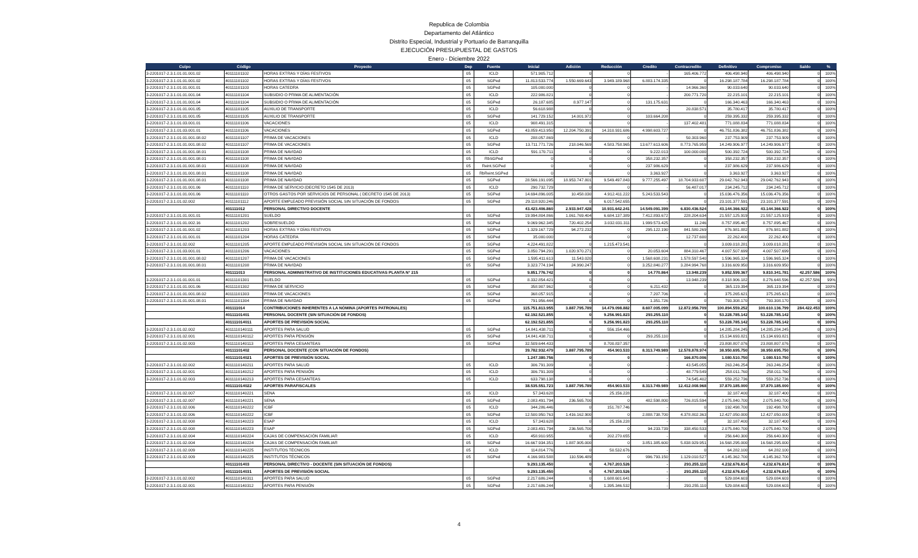Republica de Colombia
Departamento del Atlántico
Distrito Especial, Industrial y Portuario de Barranquilla
EJECUCIÓN PRESUPUESTAL DE GASTOS
Enero - Diciembre 2022
| Cuipo | Código | Proyecto | Dep | Fuente | Inicial | Adición | Reducción | Credito | Contracredito | Definitivo | Compromiso | Saldo | % |
| --- | --- | --- | --- | --- | --- | --- | --- | --- | --- | --- | --- | --- | --- |
| 3-2201017-2.3.1.01.01.001.02 | 40111101102 | HORAS EXTRAS Y DÍAS FESTIVOS | 05 | ICLD | 571.905.712 | 0 | 0 | - | 165.406.772 | 406.498.940 | 406.498.940 | 0 | 100% |
| 3-2201017-2.3.1.01.01.001.02 | 40111101102 | HORAS EXTRAS Y DÍAS FESTIVOS | 05 | SGPed | 11.813.533.774 | 1.550.669.643 | 3.949.189.968 | 6.883.174.335 | 0 | 16.298.187.784 | 16.298.187.784 | 0 | 100% |
| 3-2201017-2.3.1.01.01.001.01 | 40111101103 | HORAS CATEDRA | 05 | SGPed | 105.000.000 | 0 | 0 | - | 14.966.360 | 90.033.640 | 90.033.640 | 0 | 100% |
| 3-2201017-2.3.1.01.01.001.04 | 40111101104 | SUBSIDIO O PRIMA DE ALIMENTACIÓN | 05 | ICLD | 222.986.821 | 0 | 0 | - | 200.771.720 | 22.215.101 | 22.215.101 | 0 | 100% |
| 3-2201017-2.3.1.01.01.001.04 | 40111101104 | SUBSIDIO O PRIMA DE ALIMENTACIÓN | 05 | SGPed | 26.187.685 | 8.977.147 | 0 | 131.175.631 | 0 | 166.340.463 | 166.340.463 | 0 | 100% |
| 3-2201017-2.3.1.01.01.001.05 | 40111101105 | AUXILIO DE TRANSPORTE | 05 | ICLD | 56.618.988 | 0 | 0 | - | 20.838.571 | 35.780.417 | 35.780.417 | 0 | 100% |
| 3-2201017-2.3.1.01.01.001.05 | 40111101105 | AUXILIO DE TRANSPORTE | 05 | SGPed | 141.729.152 | 14.001.972 | 0 | 103.664.208 | 0 | 259.395.332 | 259.395.332 | 0 | 100% |
| 3-2201017-2.3.1.01.03.001.01 | 40111101106 | VACACIONES | 05 | ICLD | 908.491.315 | 0 | 0 | - | 137.402.481 | 771.088.834 | 771.088.834 | 0 | 100% |
| 3-2201017-2.3.1.01.03.001.01 | 40111101106 | VACACIONES | 05 | SGPed | 43.859.413.950 | 12.204.750.391 | 14.310.931.686 | 4.998.603.727 | 0 | 46.751.836.382 | 46.751.836.382 | 0 | 100% |
| 3-2201017-2.3.1.01.01.001.08.02 | 40111101107 | PRIMA DE VACACIONES | 05 | ICLD | 288.057.869 | 0 | 0 | - | 50.303.960 | 237.753.909 | 237.753.909 | 0 | 100% |
| 3-2201017-2.3.1.01.01.001.08.02 | 40111101107 | PRIMA DE VACACIONES | 05 | SGPed | 13.711.771.726 | 218.046.569 | 4.583.758.965 | 13.677.613.606 | 8.773.765.959 | 14.249.906.977 | 14.249.906.977 | 0 | 100% |
| 3-2201017-2.3.1.01.01.001.08.01 | 40111101108 | PRIMA DE NAVIDAD | 05 | ICLD | 591.170.711 | 0 | 0 | 9.222.013 | 100.000.000 | 500.392.724 | 500.392.724 | 0 | 100% |
| 3-2201017-2.3.1.01.01.001.08.01 | 40111101108 | PRIMA DE NAVIDAD | 05 | RbSGPed | 0 | 0 | 0 | 358.232.357 | 0 | 358.232.357 | 358.232.357 | 0 | 100% |
| 3-2201017-2.3.1.01.01.001.08.01 | 40111101108 | PRIMA DE NAVIDAD | 05 | Reint.SGPed | 0 | 0 | 0 | 237.986.629 | 0 | 237.986.629 | 237.986.629 | 0 | 100% |
| 3-2201017-2.3.1.01.01.001.08.01 | 40111101108 | PRIMA DE NAVIDAD | 05 | RbReint.SGPed | 0 | 0 | 0 | 3.363.927 | 0 | 3.363.927 | 3.363.927 | 0 | 100% |
| 3-2201017-2.3.1.01.01.001.08.01 | 40111101108 | PRIMA DE NAVIDAD | 05 | SGPed | 28.566.191.095 | 18.953.747.801 | 9.549.497.843 | 9.777.255.497 | 18.704.933.607 | 29.042.762.943 | 29.042.762.943 | 0 | 100% |
| 3-2201017-2.3.1.01.01.001.06 | 40111101110 | PRIMA DE SERVICIO (DECRETO 1545 DE 2013) | 05 | ICLD | 290.732.729 | 0 | 0 | - | 56.487.017 | 234.245.712 | 234.245.712 | 0 | 100% |
| 3-2201017-2.3.1.01.01.001.06 | 40111101110 | OTROS GASTOS POR SERVICIOS DE PERSONAL ( DECRETO 1545 DE 2013) | 05 | SGPed | 14.694.896.005 | 10.458.030 | 4.912.411.222 | 5.243.533.543 | 0 | 15.036.476.356 | 15.036.476.356 | 0 | 100% |
| 3-2201017-2.3.1.01.02.002 | 40111101112 | APORTE EMPLEADO PREVISIÓN SOCIAL SIN SITUACIÓN DE FONDOS | 05 | SGPed | 29.118.920.246 | 0 | 6.017.542.655 | - | 0 | 23.101.377.591 | 23.101.377.591 | 0 | 100% |
| | 401111012 | PERSONAL DIRECTIVO DOCENTE | | | 43.423.406.860 | 2.933.947.428 | 10.931.642.241 | 14.549.091.399 | 6.830.436.524 | 43.144.366.922 | 43.144.366.922 | 0 | 100% |
| 3-2201017-2.3.1.01.01.001.01 | 40111101201 | SUELDO | 05 | SGPed | 19.994.804.866 | 1.061.769.404 | 6.684.137.389 | 7.412.893.672 | 228.204.634 | 21.557.125.919 | 21.557.125.919 | 0 | 100% |
| 3-2201017-2.3.1.01.01.002.16 | 40111101202 | SOBRESUELDO | 05 | SGPed | 9.069.962.345 | 720.402.254 | 3.032.031.311 | 1.999.573.425 | 11.246 | 8.757.895.467 | 8.757.895.467 | 0 | 100% |
| 3-2201017-2.3.1.01.01.001.02 | 40111101203 | HORAS EXTRAS Y DÍAS FESTIVOS | 05 | SGPed | 1.329.167.729 | 94.272.232 | 0 | 295.122.190 | 841.580.269 | 876.981.882 | 876.981.882 | 0 | 100% |
| 3-2201017-2.3.1.01.01.001.01 | 40111101204 | HORAS CATEDRA | 05 | SGPed | 35.000.000 | 0 | 0 | - | 12.737.600 | 22.262.400 | 22.262.400 | 0 | 100% |
| 3-2201017-2.3.1.01.02.002 | 40111101205 | APORTE EMPLEADO PREVISIÓN SOCIAL SIN SITUACIÓN DE FONDOS | 05 | SGPed | 4.224.491.822 | 0 | 1.215.473.541 | - | 0 | 3.009.018.281 | 3.009.018.281 | 0 | 100% |
| 3-2201017-2.3.1.01.03.001.01 | 40111101206 | VACACIONES | 05 | SGPed | 3.850.794.291 | 1.020.970.271 | 0 | 20.053.604 | 884.310.467 | 4.007.507.699 | 4.007.507.699 | 0 | 100% |
| 3-2201017-2.3.1.01.01.001.08.02 | 40111101207 | PRIMA DE VACACIONES | 05 | SGPed | 1.595.411.613 | 11.543.020 | 0 | 1.568.608.231 | 1.578.597.540 | 1.596.965.324 | 1.596.965.324 | 0 | 100% |
| 3-2201017-2.3.1.01.01.001.08.01 | 40111101208 | PRIMA DE NAVIDAD | 05 | SGPed | 3.323.774.194 | 24.990.247 | 0 | 3.252.840.277 | 3.284.994.768 | 3.316.609.950 | 3.316.609.950 | 0 | 100% |
| | 401111013 | PERSONAL ADMINISTRATIVO DE INSTITUCIONES EDUCATIVAS PLANTA N° 215 | | | 9.851.776.742 | 0 | 0 | 14.770.864 | 13.948.239 | 9.852.599.367 | 9.810.341.781 | 42.257.586 | 100% |
| 3-2201017-2.3.1.01.01.001.01 | 40111101301 | SUELDO | 05 | SGPed | 8.332.854.421 | 0 | 0 | - | 13.948.239 | 8.318.906.182 | 8.276.648.596 | 42.257.586 | 99% |
| 3-2201017-2.3.1.01.01.001.06 | 40111101302 | PRIMA DE SERVICIO | 05 | SGPed | 358.907.962 | 0 | 0 | 6.211.432 | 0 | 365.119.394 | 365.119.394 | 0 | 100% |
| 3-2201017-2.3.1.01.01.001.08.02 | 40111101303 | PRIMA DE VACACIONES | 05 | SGPed | 368.057.915 | 0 | 0 | 7.207.706 | 0 | 375.265.621 | 375.265.621 | 0 | 100% |
| 3-2201017-2.3.1.01.01.001.08.01 | 40111101304 | PRIMA DE NAVIDAD | 05 | SGPed | 791.956.444 | 0 | 0 | 1.351.726 | 0 | 793.308.170 | 793.308.170 | 0 | 100% |
| | 401111014 | CONTRIBUCIONES INHERENTES A LA NÓMINA (APORTES PATRONALES) | | | 115.751.813.955 | 3.887.795.789 | 14.479.098.882 | 8.607.005.099 | 12.872.956.709 | 100.894.559.252 | 100.610.136.799 | 284.422.453 | 100% |
| | 40111101401 | PERSONAL DOCENTE (SIN SITUACIÓN DE FONDOS) | | | 62.192.521.855 | 0 | 9.256.991.823 | 293.255.110 | 0 | 53.228.785.142 | 53.228.785.142 | 0 | 100% |
| | 401111014011 | APORTES DE PREVISIÓN SOCIAL | | | 62.192.521.855 | 0 | 9.256.991.823 | 293.255.110 | 0 | 53.228.785.142 | 53.228.785.142 | 0 | 100% |
| 3-2201017-2.3.1.01.02.002 | 4011110140111 | APORTES PARA SALUD | 05 | SGPed | 14.841.438.711 | 0 | 556.154.466 | - | 0 | 14.285.284.245 | 14.285.284.245 | 0 | 100% |
| 3-2201017-2.3.1.01.02.001 | 4011110140112 | APORTES PARA PENSIÓN | 05 | SGPed | 14.841.438.711 | 0 | 0 | 293.255.110 | 0 | 15.134.693.821 | 15.134.693.821 | 0 | 100% |
| 3-2201017-2.3.1.01.02.003 | 4011110140113 | APORTES PARA CESANTEAS | 05 | SGPed | 32.509.644.433 | 0 | 8.700.837.357 | - | 0 | 23.808.807.076 | 23.808.807.076 | 0 | 100% |
| | 40111101402 | PERSONAL DOCENTE (CON SITUACIÓN DE FONDOS) | | | 39.782.932.479 | 3.887.795.789 | 454.903.533 | 8.313.749.989 | 12.578.878.974 | 38.950.695.750 | 38.950.695.750 | 0 | 100% |
| | 401111014021 | APORTES DE PREVISIÓN SOCIAL | | | 1.247.380.756 | 0 | 0 | - | 166.870.006 | 1.080.510.750 | 1.080.510.750 | 0 | 100% |
| 3-2201017-2.3.1.01.02.002 | 4011110140211 | APORTES PARA SALUD | 05 | ICLD | 306.791.309 | 0 | 0 | - | 43.545.055 | 263.246.254 | 263.246.254 | 0 | 100% |
| 3-2201017-2.3.1.01.02.001 | 4011110140212 | APORTES PARA PENSIÓN | 05 | ICLD | 306.791.309 | 0 | 0 | - | 48.779.549 | 258.011.760 | 258.011.760 | 0 | 100% |
| 3-2201017-2.3.1.01.02.003 | 4011110140213 | APORTES PARA CESANTEAS | 05 | ICLD | 633.798.138 | 0 | 0 | - | 74.545.402 | 559.252.736 | 559.252.736 | 0 | 100% |
| | 401111014022 | APORTES PARAFISCALES | | | 38.535.551.723 | 3.887.795.789 | 454.903.533 | 8.313.749.989 | 12.412.008.968 | 37.870.185.000 | 37.870.185.000 | 0 | 100% |
| 3-2201017-2.3.1.01.02.007 | 4011110140221 | SENA | 05 | ICLD | 57.343.628 | 0 | 25.156.228 | - | 0 | 32.187.400 | 32.187.400 | 0 | 100% |
| 3-2201017-2.3.1.01.02.007 | 4011110140221 | SENA | 05 | SGPed | 2.083.491.794 | 236.565.700 | 0 | 482.598.800 | 726.815.594 | 2.075.840.700 | 2.075.840.700 | 0 | 100% |
| 3-2201017-2.3.1.01.02.006 | 4011110140222 | ICBF | 05 | ICLD | 344.286.446 | 0 | 151.787.746 | - | 0 | 192.498.700 | 192.498.700 | 0 | 100% |
| 3-2201017-2.3.1.01.02.006 | 4011110140222 | ICBF | 05 | SGPed | 12.500.950.763 | 1.416.162.900 | 0 | 2.888.738.700 | 4.378.802.363 | 12.427.050.000 | 12.427.050.000 | 0 | 100% |
| 3-2201017-2.3.1.01.02.008 | 4011110140223 | ESAP | 05 | ICLD | 57.343.628 | 0 | 25.156.228 | - | 0 | 32.187.400 | 32.187.400 | 0 | 100% |
| 3-2201017-2.3.1.01.02.008 | 4011110140223 | ESAP | 05 | SGPed | 2.083.491.794 | 236.565.700 | 0 | 94.233.739 | 338.450.533 | 2.075.840.700 | 2.075.840.700 | 0 | 100% |
| 3-2201017-2.3.1.01.02.004 | 4011110140224 | CAJAS DE COMPENSACIÓN FAMILIAR | 05 | ICLD | 458.910.955 | 0 | 202.270.655 | - | 0 | 256.640.300 | 256.640.300 | 0 | 100% |
| 3-2201017-2.3.1.01.02.004 | 4011110140224 | CAJAS DE COMPENSACIÓN FAMILIAR | 05 | SGPed | 16.667.934.351 | 1.887.905.000 | 0 | 3.851.385.600 | 5.838.929.951 | 16.568.295.000 | 16.568.295.000 | 0 | 100% |
| 3-2201017-2.3.1.01.02.009 | 4011110140225 | INSTITUTOS TÉCNICOS | 05 | ICLD | 114.814.776 | 0 | 50.532.676 | - | 0 | 64.282.100 | 64.282.100 | 0 | 100% |
| 3-2201017-2.3.1.01.02.009 | 4011110140225 | INSTITUTOS TÉCNICOS | 05 | SGPed | 4.166.983.588 | 110.596.489 | 0 | 996.793.150 | 1.129.010.527 | 4.145.362.700 | 4.145.362.700 | 0 | 100% |
| | 40111101403 | PERSONAL DIRECTIVO - DOCENTE (SIN SITUACIÓN DE FONDOS) | | | 9.293.135.450 | 0 | 4.767.203.526 | - | 293.255.110 | 4.232.676.814 | 4.232.676.814 | 0 | 100% |
| | 401111014031 | APORTES DE PREVISIÓN SOCIAL | | | 9.293.135.450 | 0 | 4.767.203.526 | - | 293.255.110 | 4.232.676.814 | 4.232.676.814 | 0 | 100% |
| 3-2201017-2.3.1.01.02.002 | 4011110140311 | APORTES PARA SALUD | 05 | SGPed | 2.217.686.244 | 0 | 1.688.601.641 | - | 0 | 529.084.603 | 529.084.603 | 0 | 100% |
| 3-2201017-2.3.1.01.02.001 | 4011110140312 | APORTES PARA PENSIÓN | 05 | SGPed | 2.217.686.244 | 0 | 1.395.346.532 | - | 293.255.110 | 529.084.603 | 529.084.603 | 0 | 100% |
4